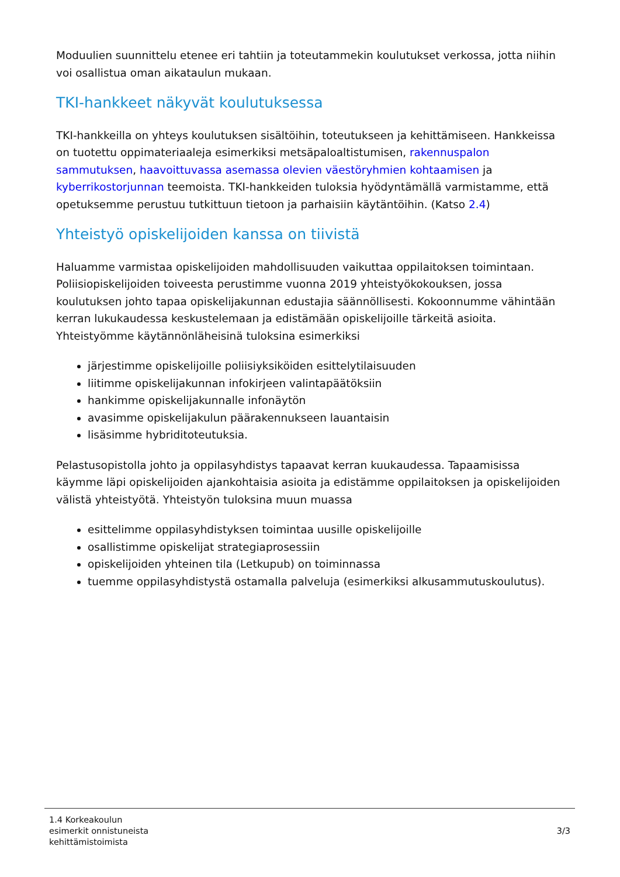Moduulien suunnittelu etenee eri tahtiin ja toteutammekin koulutukset verkossa, jotta niihin voi osallistua oman aikataulun mukaan.
TKI-hankkeet näkyvät koulutuksessa
TKI-hankkeilla on yhteys koulutuksen sisältöihin, toteutukseen ja kehittämiseen. Hankkeissa on tuotettu oppimateriaaleja esimerkiksi metsäpaloaltistumisen, rakennuspalon sammutuksen, haavoittuvassa asemassa olevien väestöryhmien kohtaamisen ja kyberrikostorjunnan teemoista. TKI-hankkeiden tuloksia hyödyntämällä varmistamme, että opetuksemme perustuu tutkittuun tietoon ja parhaisiin käytäntöihin. (Katso 2.4)
Yhteistyö opiskelijoiden kanssa on tiivistä
Haluamme varmistaa opiskelijoiden mahdollisuuden vaikuttaa oppilaitoksen toimintaan. Poliisiopiskelijoiden toiveesta perustimme vuonna 2019 yhteistyökokouksen, jossa koulutuksen johto tapaa opiskelijakunnan edustajia säännöllisesti. Kokoonnumme vähintään kerran lukukaudessa keskustelemaan ja edistämään opiskelijoille tärkeitä asioita. Yhteistyömme käytännönläheisinä tuloksina esimerkiksi
järjestimme opiskelijoille poliisiyksiköiden esittelytilaisuuden
liitimme opiskelijakunnan infokirjeen valintapäätöksiin
hankimme opiskelijakunnalle infonäytön
avasimme opiskelijakulun päärakennukseen lauantaisin
lisäsimme hybriditoteutuksia.
Pelastusopistolla johto ja oppilasyhdistys tapaavat kerran kuukaudessa. Tapaamisissa käymme läpi opiskelijoiden ajankohtaisia asioita ja edistämme oppilaitoksen ja opiskelijoiden välistä yhteistyötä. Yhteistyön tuloksina muun muassa
esittelimme oppilasyhdistyksen toimintaa uusille opiskelijoille
osallistimme opiskelijat strategiaprosessiin
opiskelijoiden yhteinen tila (Letkupub) on toiminnassa
tuemme oppilasyhdistystä ostamalla palveluja (esimerkiksi alkusammutuskoulutus).
1.4 Korkeakoulun
esimerkit onnistuneista
kehittämistoimista
3/3